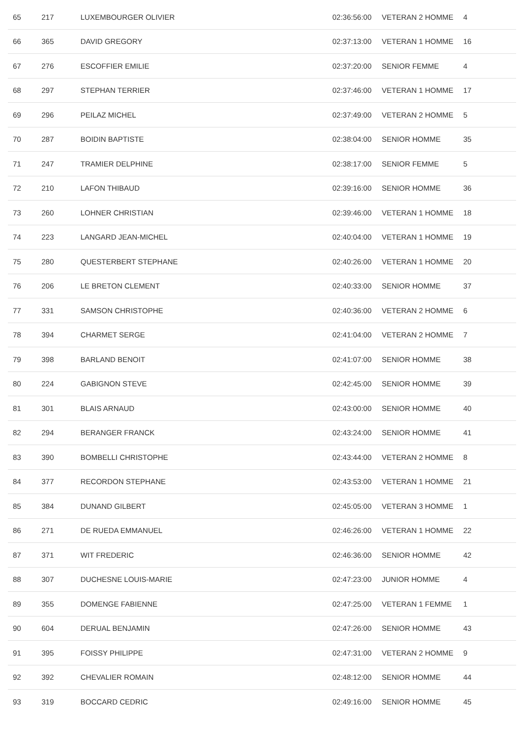| 65 | 217 | LUXEMBOURGER OLIVIER | 02:36:56:00 | VETERAN 2 HOMME | 4 |
| 66 | 365 | DAVID GREGORY | 02:37:13:00 | VETERAN 1 HOMME | 16 |
| 67 | 276 | ESCOFFIER EMILIE | 02:37:20:00 | SENIOR FEMME | 4 |
| 68 | 297 | STEPHAN TERRIER | 02:37:46:00 | VETERAN 1 HOMME | 17 |
| 69 | 296 | PEILAZ MICHEL | 02:37:49:00 | VETERAN 2 HOMME | 5 |
| 70 | 287 | BOIDIN BAPTISTE | 02:38:04:00 | SENIOR HOMME | 35 |
| 71 | 247 | TRAMIER DELPHINE | 02:38:17:00 | SENIOR FEMME | 5 |
| 72 | 210 | LAFON THIBAUD | 02:39:16:00 | SENIOR HOMME | 36 |
| 73 | 260 | LOHNER CHRISTIAN | 02:39:46:00 | VETERAN 1 HOMME | 18 |
| 74 | 223 | LANGARD JEAN-MICHEL | 02:40:04:00 | VETERAN 1 HOMME | 19 |
| 75 | 280 | QUESTERBERT STEPHANE | 02:40:26:00 | VETERAN 1 HOMME | 20 |
| 76 | 206 | LE BRETON CLEMENT | 02:40:33:00 | SENIOR HOMME | 37 |
| 77 | 331 | SAMSON CHRISTOPHE | 02:40:36:00 | VETERAN 2 HOMME | 6 |
| 78 | 394 | CHARMET SERGE | 02:41:04:00 | VETERAN 2 HOMME | 7 |
| 79 | 398 | BARLAND BENOIT | 02:41:07:00 | SENIOR HOMME | 38 |
| 80 | 224 | GABIGNON STEVE | 02:42:45:00 | SENIOR HOMME | 39 |
| 81 | 301 | BLAIS ARNAUD | 02:43:00:00 | SENIOR HOMME | 40 |
| 82 | 294 | BERANGER FRANCK | 02:43:24:00 | SENIOR HOMME | 41 |
| 83 | 390 | BOMBELLI CHRISTOPHE | 02:43:44:00 | VETERAN 2 HOMME | 8 |
| 84 | 377 | RECORDON STEPHANE | 02:43:53:00 | VETERAN 1 HOMME | 21 |
| 85 | 384 | DUNAND GILBERT | 02:45:05:00 | VETERAN 3 HOMME | 1 |
| 86 | 271 | DE RUEDA EMMANUEL | 02:46:26:00 | VETERAN 1 HOMME | 22 |
| 87 | 371 | WIT FREDERIC | 02:46:36:00 | SENIOR HOMME | 42 |
| 88 | 307 | DUCHESNE LOUIS-MARIE | 02:47:23:00 | JUNIOR HOMME | 4 |
| 89 | 355 | DOMENGE FABIENNE | 02:47:25:00 | VETERAN 1 FEMME | 1 |
| 90 | 604 | DERUAL BENJAMIN | 02:47:26:00 | SENIOR HOMME | 43 |
| 91 | 395 | FOISSY PHILIPPE | 02:47:31:00 | VETERAN 2 HOMME | 9 |
| 92 | 392 | CHEVALIER ROMAIN | 02:48:12:00 | SENIOR HOMME | 44 |
| 93 | 319 | BOCCARD CEDRIC | 02:49:16:00 | SENIOR HOMME | 45 |